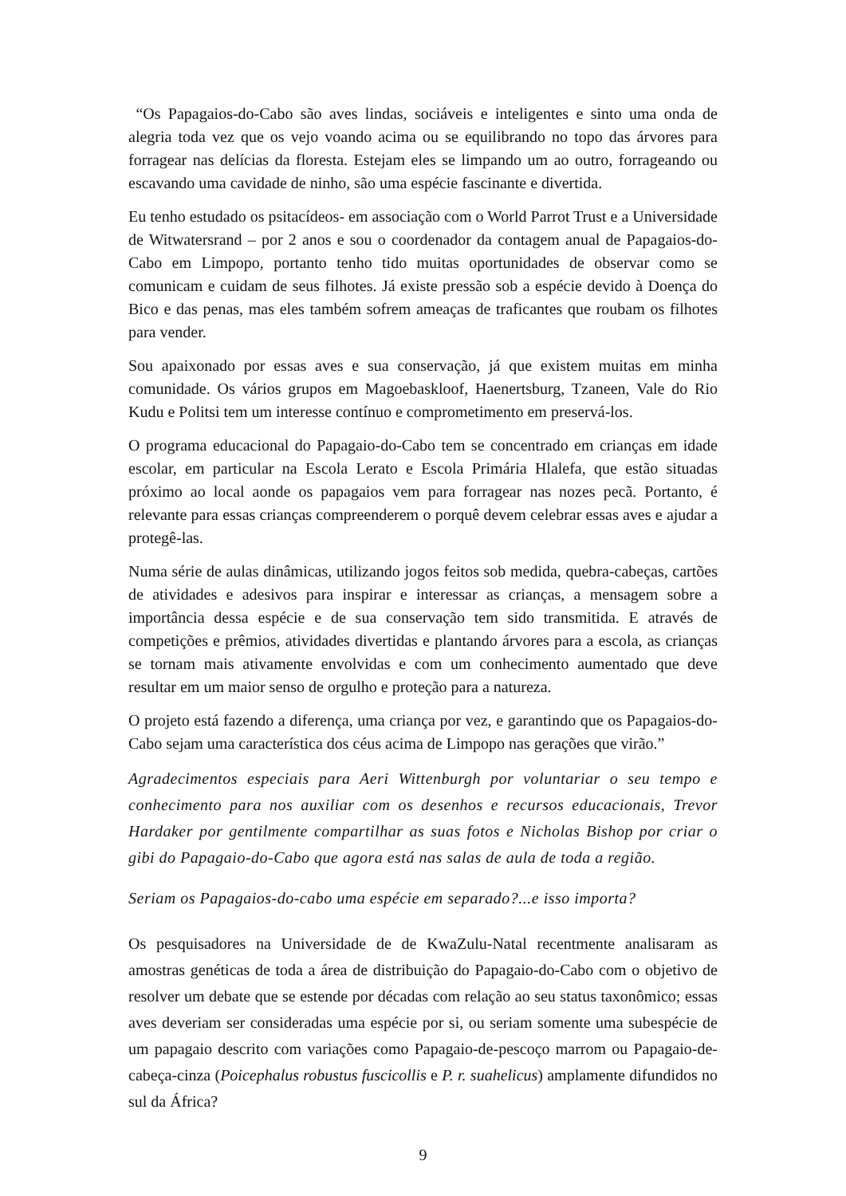“Os Papagaios-do-Cabo são aves lindas, sociáveis e inteligentes e sinto uma onda de alegria toda vez que os vejo voando acima ou se equilibrando no topo das árvores para forragear nas delícias da floresta. Estejam eles se limpando um ao outro, forrageando ou escavando uma cavidade de ninho, são uma espécie fascinante e divertida.
Eu tenho estudado os psitacídeos- em associação com o World Parrot Trust e a Universidade de Witwatersrand – por 2 anos e sou o coordenador da contagem anual de Papagaios-do-Cabo em Limpopo, portanto tenho tido muitas oportunidades de observar como se comunicam e cuidam de seus filhotes. Já existe pressão sob a espécie devido à Doença do Bico e das penas, mas eles também sofrem ameaças de traficantes que roubam os filhotes para vender.
Sou apaixonado por essas aves e sua conservação, já que existem muitas em minha comunidade. Os vários grupos em Magoebaskloof, Haenertsburg, Tzaneen, Vale do Rio Kudu e Politsi tem um interesse contínuo e comprometimento em preservá-los.
O programa educacional do Papagaio-do-Cabo tem se concentrado em crianças em idade escolar, em particular na Escola Lerato e Escola Primária Hlalefa, que estão situadas próximo ao local aonde os papagaios vem para forragear nas nozes pecã. Portanto, é relevante para essas crianças compreenderem o porquê devem celebrar essas aves e ajudar a protegê-las.
Numa série de aulas dinâmicas, utilizando jogos feitos sob medida, quebra-cabeças, cartões de atividades e adesivos para inspirar e interessar as crianças, a mensagem sobre a importância dessa espécie e de sua conservação tem sido transmitida. E através de competições e prêmios, atividades divertidas e plantando árvores para a escola, as crianças se tornam mais ativamente envolvidas e com um conhecimento aumentado que deve resultar em um maior senso de orgulho e proteção para a natureza.
O projeto está fazendo a diferença, uma criança por vez, e garantindo que os Papagaios-do-Cabo sejam uma característica dos céus acima de Limpopo nas gerações que virão.”
Agradecimentos especiais para Aeri Wittenburgh por voluntariar o seu tempo e conhecimento para nos auxiliar com os desenhos e recursos educacionais, Trevor Hardaker por gentilmente compartilhar as suas fotos e Nicholas Bishop por criar o gibi do Papagaio-do-Cabo que agora está nas salas de aula de toda a região.
Seriam os Papagaios-do-cabo uma espécie em separado?...e isso importa?
Os pesquisadores na Universidade de de KwaZulu-Natal recentmente analisaram as amostras genéticas de toda a área de distribuição do Papagaio-do-Cabo com o objetivo de resolver um debate que se estende por décadas com relação ao seu status taxonômico; essas aves deveriam ser consideradas uma espécie por si, ou seriam somente uma subespécie de um papagaio descrito com variações como Papagaio-de-pescoço marrom ou Papagaio-de-cabeça-cinza (Poicephalus robustus fuscicollis e P. r. suahelicus) amplamente difundidos no sul da África?
9